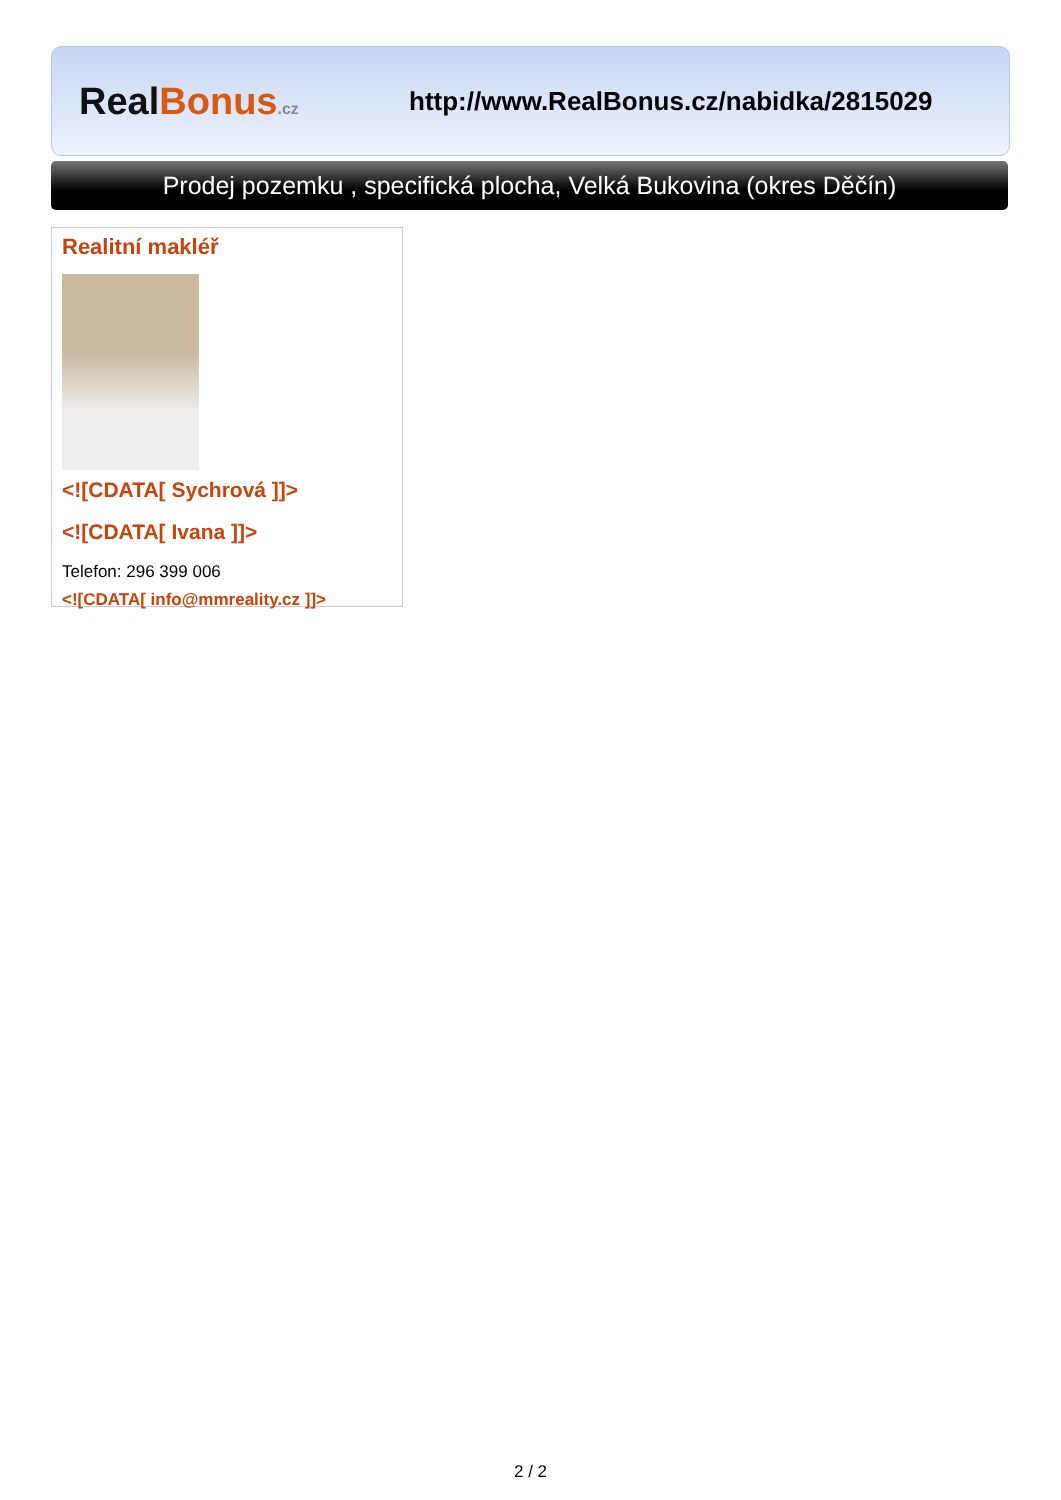RealBonus.cz
http://www.RealBonus.cz/nabidka/2815029
Prodej pozemku , specifická plocha, Velká Bukovina (okres Děčín)
Realitní makléř
<![CDATA[ Sychrová ]]>
<![CDATA[ Ivana ]]>
Telefon: 296 399 006
<![CDATA[ info@mmreality.cz ]]>
2 / 2